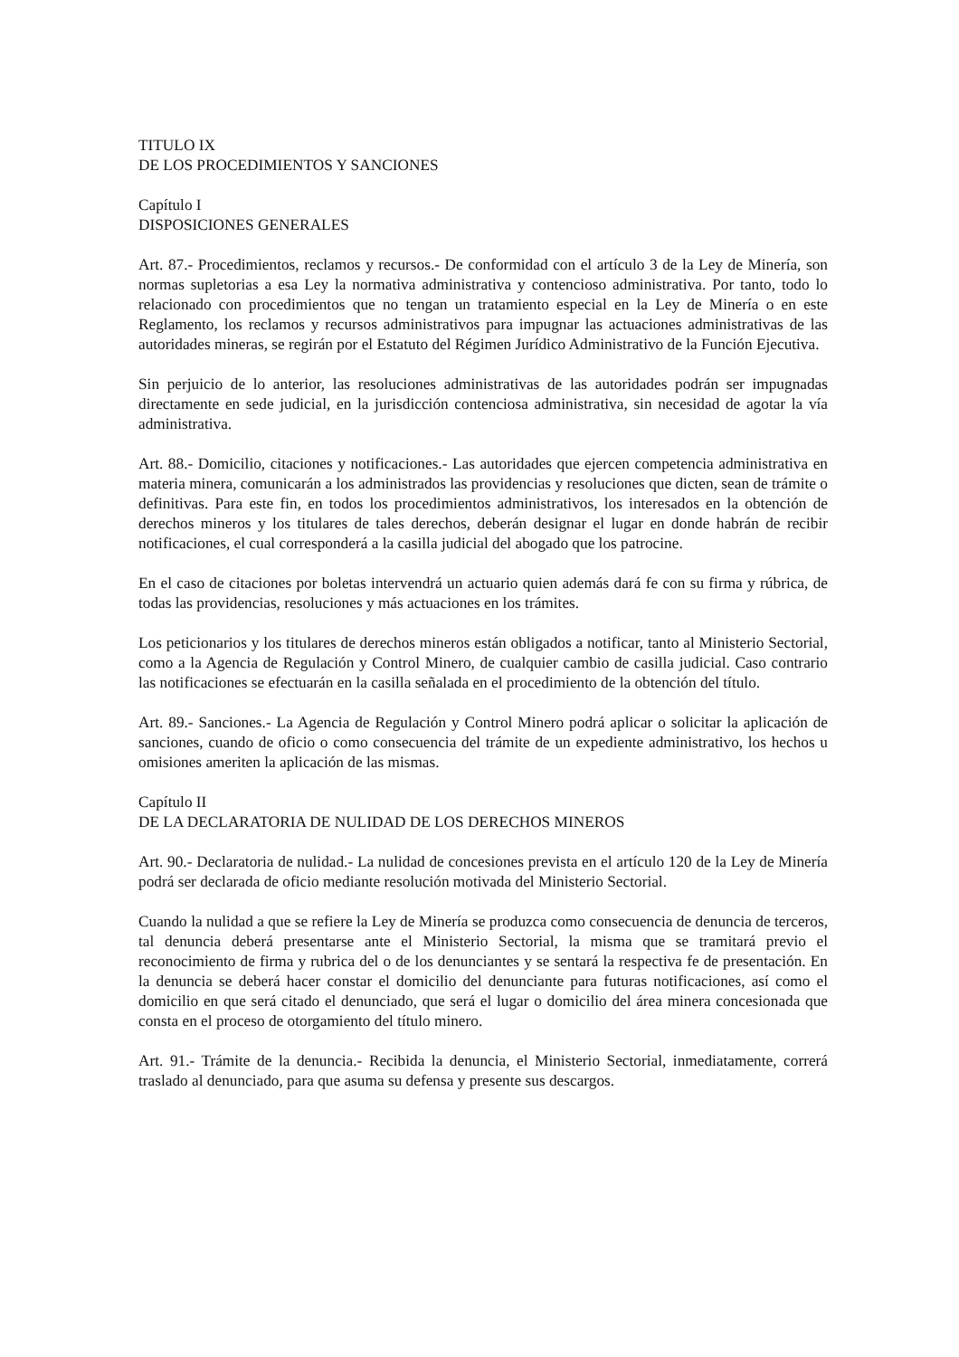TITULO IX
DE LOS PROCEDIMIENTOS Y SANCIONES
Capítulo I
DISPOSICIONES GENERALES
Art. 87.- Procedimientos, reclamos y recursos.- De conformidad con el artículo 3 de la Ley de Minería, son normas supletorias a esa Ley la normativa administrativa y contencioso administrativa. Por tanto, todo lo relacionado con procedimientos que no tengan un tratamiento especial en la Ley de Minería o en este Reglamento, los reclamos y recursos administrativos para impugnar las actuaciones administrativas de las autoridades mineras, se regirán por el Estatuto del Régimen Jurídico Administrativo de la Función Ejecutiva.
Sin perjuicio de lo anterior, las resoluciones administrativas de las autoridades podrán ser impugnadas directamente en sede judicial, en la jurisdicción contenciosa administrativa, sin necesidad de agotar la vía administrativa.
Art. 88.- Domicilio, citaciones y notificaciones.- Las autoridades que ejercen competencia administrativa en materia minera, comunicarán a los administrados las providencias y resoluciones que dicten, sean de trámite o definitivas. Para este fin, en todos los procedimientos administrativos, los interesados en la obtención de derechos mineros y los titulares de tales derechos, deberán designar el lugar en donde habrán de recibir notificaciones, el cual corresponderá a la casilla judicial del abogado que los patrocine.
En el caso de citaciones por boletas intervendrá un actuario quien además dará fe con su firma y rúbrica, de todas las providencias, resoluciones y más actuaciones en los trámites.
Los peticionarios y los titulares de derechos mineros están obligados a notificar, tanto al Ministerio Sectorial, como a la Agencia de Regulación y Control Minero, de cualquier cambio de casilla judicial. Caso contrario las notificaciones se efectuarán en la casilla señalada en el procedimiento de la obtención del título.
Art. 89.- Sanciones.- La Agencia de Regulación y Control Minero podrá aplicar o solicitar la aplicación de sanciones, cuando de oficio o como consecuencia del trámite de un expediente administrativo, los hechos u omisiones ameriten la aplicación de las mismas.
Capítulo II
DE LA DECLARATORIA DE NULIDAD DE LOS DERECHOS MINEROS
Art. 90.- Declaratoria de nulidad.- La nulidad de concesiones prevista en el artículo 120 de la Ley de Minería podrá ser declarada de oficio mediante resolución motivada del Ministerio Sectorial.
Cuando la nulidad a que se refiere la Ley de Minería se produzca como consecuencia de denuncia de terceros, tal denuncia deberá presentarse ante el Ministerio Sectorial, la misma que se tramitará previo el reconocimiento de firma y rubrica del o de los denunciantes y se sentará la respectiva fe de presentación. En la denuncia se deberá hacer constar el domicilio del denunciante para futuras notificaciones, así como el domicilio en que será citado el denunciado, que será el lugar o domicilio del área minera concesionada que consta en el proceso de otorgamiento del título minero.
Art. 91.- Trámite de la denuncia.- Recibida la denuncia, el Ministerio Sectorial, inmediatamente, correrá traslado al denunciado, para que asuma su defensa y presente sus descargos.